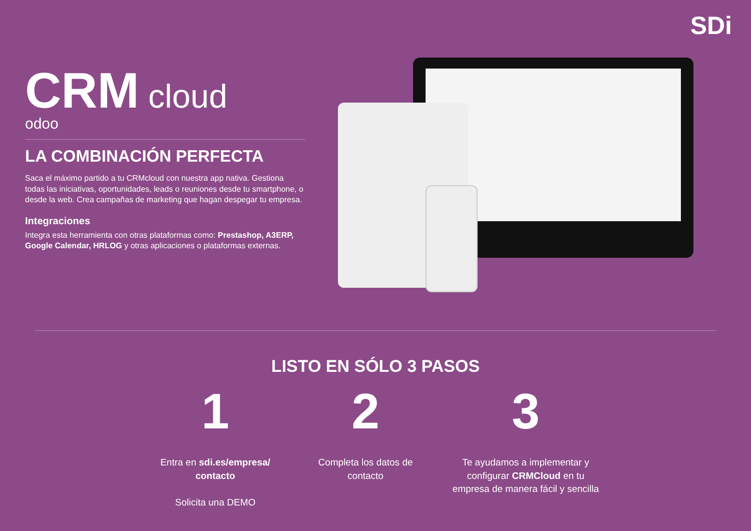SDi
CRM cloud
odoo
LA COMBINACIÓN PERFECTA
Saca el máximo partido a tu CRMcloud con nuestra app nativa. Gestiona todas las iniciativas, oportunidades, leads o reuniones desde tu smartphone, o desde la web. Crea campañas de marketing que hagan despegar tu empresa.
Integraciones
Integra esta herramienta con otras plataformas como: Prestashop, A3ERP, Google Calendar, HRLOG y otras aplicaciones o plataformas externas.
LISTO EN SÓLO 3 PASOS
1
Entra en sdi.es/empresa/ contacto
Solicita una DEMO
2
Completa los datos de contacto
3
Te ayudamos a implementar y configurar CRMCloud en tu empresa de manera fácil y sencilla